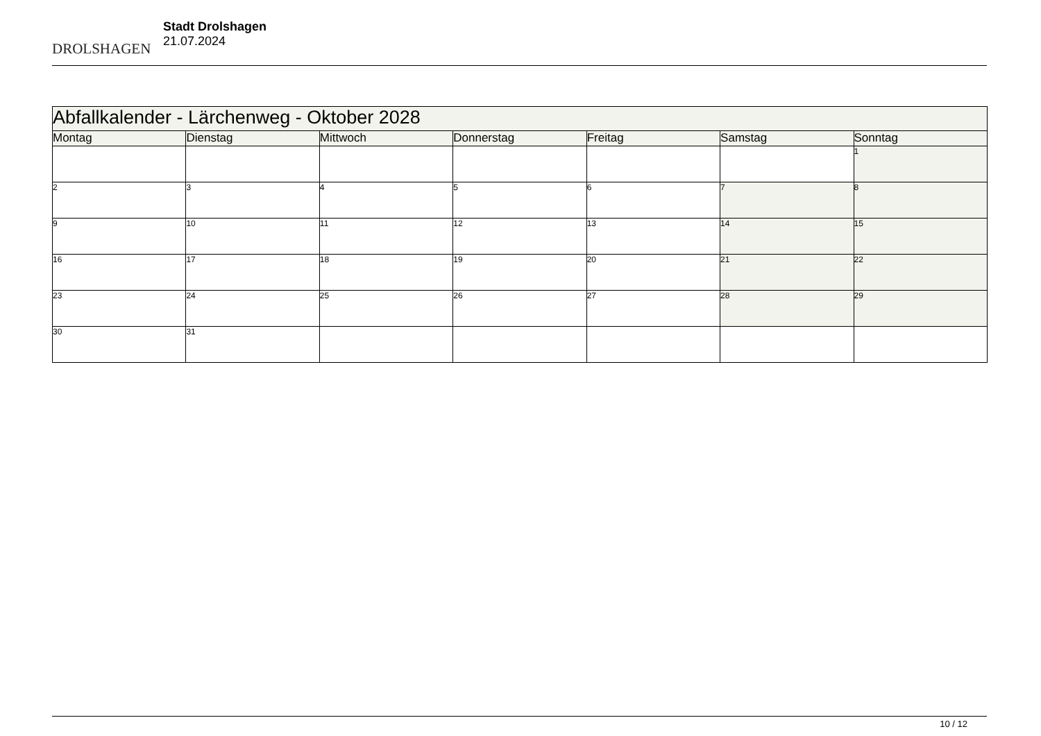DROLSHAGEN
Stadt Drolshagen
21.07.2024
| Abfallkalender - Lärchenweg - Oktober 2028 | | | | | | |
| Montag | Dienstag | Mittwoch | Donnerstag | Freitag | Samstag | Sonntag |
| | | | | | | 1 |
| 2 | 3 | 4 | 5 | 6 | 7 | 8 |
| 9 | 10 | 11 | 12 | 13 | 14 | 15 |
| 16 | 17 | 18 | 19 | 20 | 21 | 22 |
| 23 | 24 | 25 | 26 | 27 | 28 | 29 |
| 30 | 31 | | | | | |
10 / 12